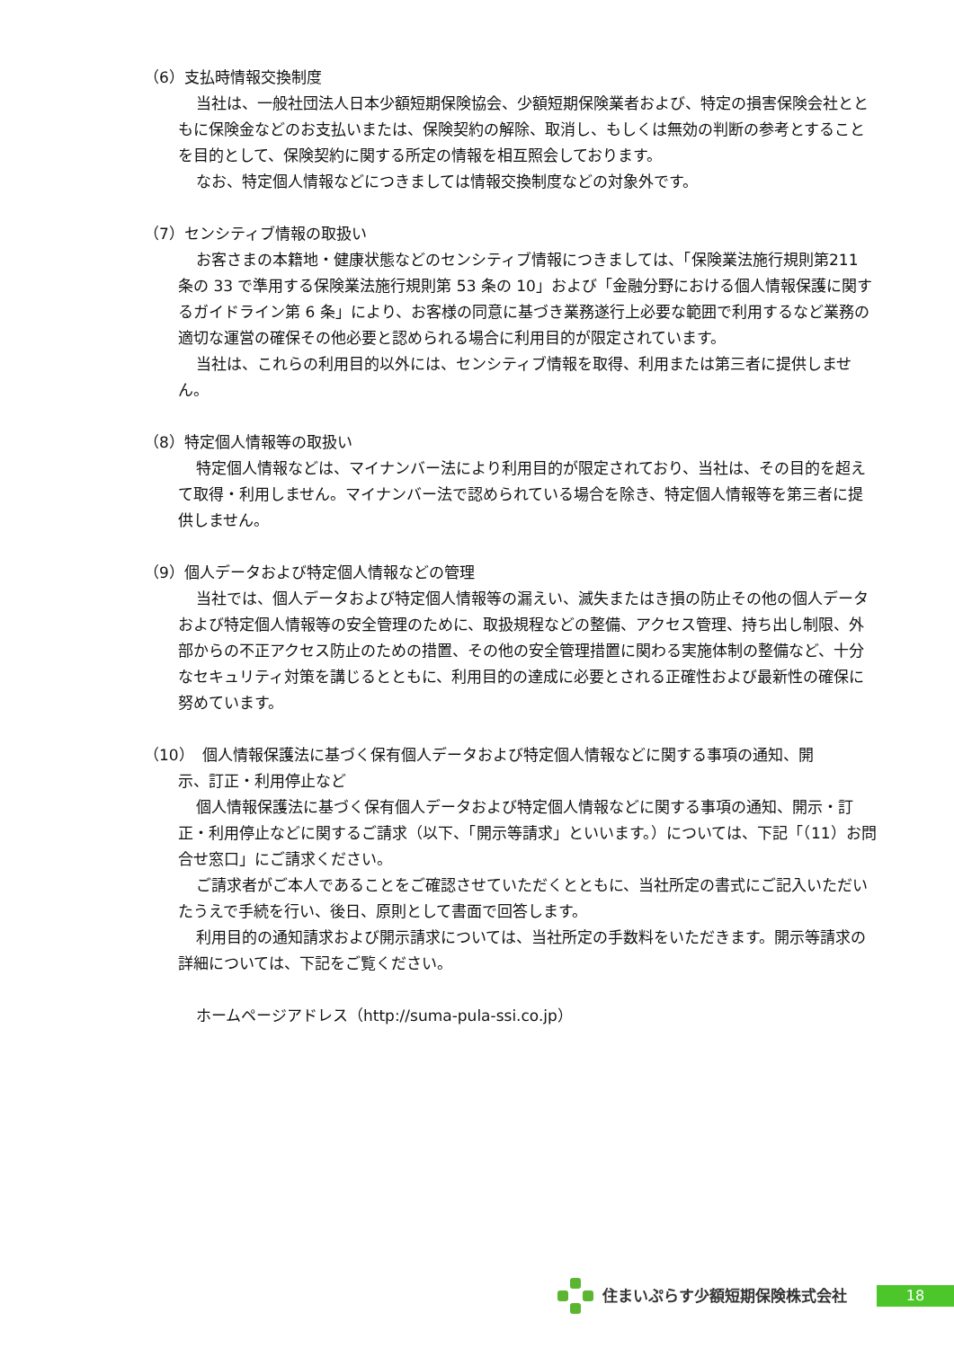（6）支払時情報交換制度
当社は、一般社団法人日本少額短期保険協会、少額短期保険業者および、特定の損害保険会社とともに保険金などのお支払いまたは、保険契約の解除、取消し、もしくは無効の判断の参考とすることを目的として、保険契約に関する所定の情報を相互照会しております。
なお、特定個人情報などにつきましては情報交換制度などの対象外です。
（7）センシティブ情報の取扱い
お客さまの本籍地・健康状態などのセンシティブ情報につきましては、「保険業法施行規則第211 条の 33 で準用する保険業法施行規則第 53 条の 10」および「金融分野における個人情報保護に関するガイドライン第 6 条」により、お客様の同意に基づき業務遂行上必要な範囲で利用するなど業務の適切な運営の確保その他必要と認められる場合に利用目的が限定されています。
当社は、これらの利用目的以外には、センシティブ情報を取得、利用または第三者に提供しません。
（8）特定個人情報等の取扱い
特定個人情報などは、マイナンバー法により利用目的が限定されており、当社は、その目的を超えて取得・利用しません。マイナンバー法で認められている場合を除き、特定個人情報等を第三者に提供しません。
（9）個人データおよび特定個人情報などの管理
当社では、個人データおよび特定個人情報等の漏えい、滅失またはき損の防止その他の個人データおよび特定個人情報等の安全管理のために、取扱規程などの整備、アクセス管理、持ち出し制限、外部からの不正アクセス防止のための措置、その他の安全管理措置に関わる実施体制の整備など、十分なセキュリティ対策を講じるとともに、利用目的の達成に必要とされる正確性および最新性の確保に努めています。
（10）　個人情報保護法に基づく保有個人データおよび特定個人情報などに関する事項の通知、開
示、訂正・利用停止など
個人情報保護法に基づく保有個人データおよび特定個人情報などに関する事項の通知、開示・訂正・利用停止などに関するご請求（以下、「開示等請求」といいます。）については、下記「（11）お問合せ窓口」にご請求ください。
ご請求者がご本人であることをご確認させていただくとともに、当社所定の書式にご記入いただいたうえで手続を行い、後日、原則として書面で回答します。
利用目的の通知請求および開示請求については、当社所定の手数料をいただきます。開示等請求の詳細については、下記をご覧ください。
ホームページアドレス（http://suma-pula-ssi.co.jp）
住まいぷらす少額短期保険株式会社
18